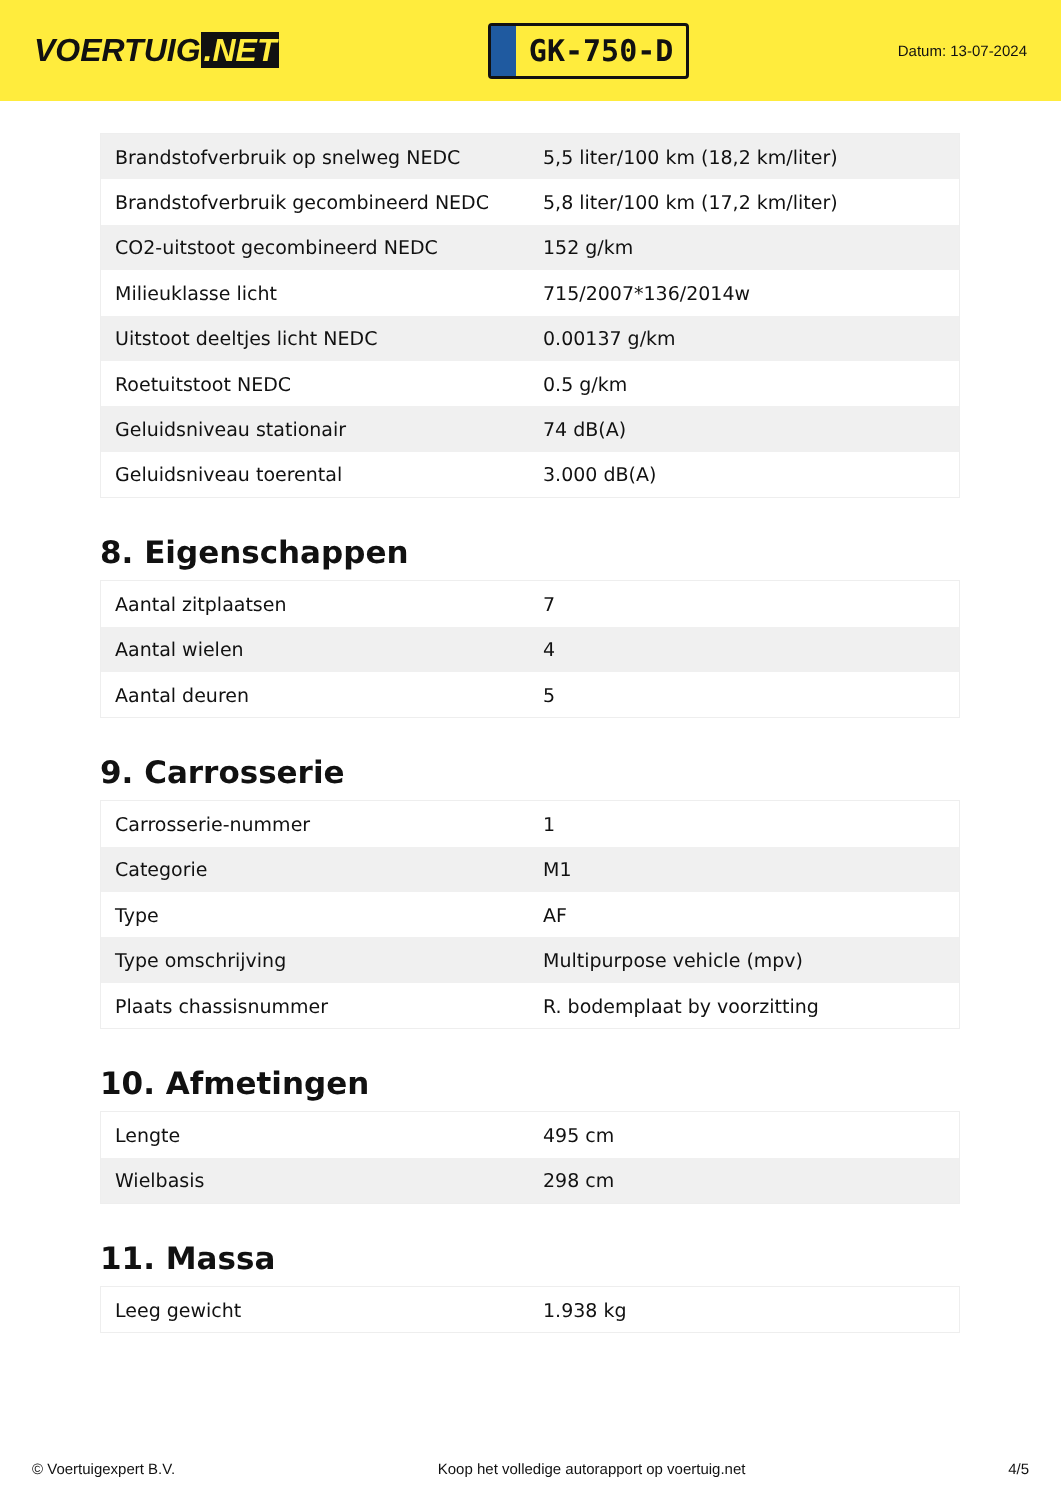VOERTUIG.NET
GK-750-D
Datum: 13-07-2024
| Brandstofverbruik op snelweg NEDC | 5,5 liter/100 km (18,2 km/liter) |
| Brandstofverbruik gecombineerd NEDC | 5,8 liter/100 km (17,2 km/liter) |
| CO2-uitstoot gecombineerd NEDC | 152 g/km |
| Milieuklasse licht | 715/2007*136/2014w |
| Uitstoot deeltjes licht NEDC | 0.00137 g/km |
| Roetuitstoot NEDC | 0.5 g/km |
| Geluidsniveau stationair | 74 dB(A) |
| Geluidsniveau toerental | 3.000 dB(A) |
8. Eigenschappen
| Aantal zitplaatsen | 7 |
| Aantal wielen | 4 |
| Aantal deuren | 5 |
9. Carrosserie
| Carrosserie-nummer | 1 |
| Categorie | M1 |
| Type | AF |
| Type omschrijving | Multipurpose vehicle (mpv) |
| Plaats chassisnummer | R. bodemplaat by voorzitting |
10. Afmetingen
| Lengte | 495 cm |
| Wielbasis | 298 cm |
11. Massa
| Leeg gewicht | 1.938 kg |
© Voertuigexpert B.V. Koop het volledige autorapport op voertuig.net 4/5